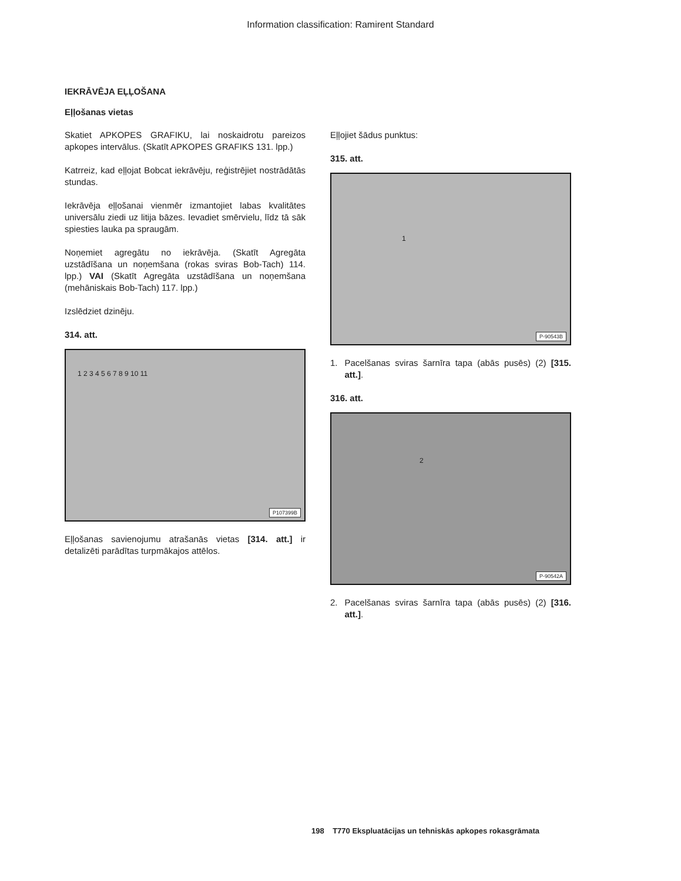Information classification: Ramirent Standard
IEKRĀVĒJA EĻĻOŠANA
Eļļošanas vietas
Skatiet APKOPES GRAFIKU, lai noskaidrotu pareizos apkopes intervālus. (Skatīt APKOPES GRAFIKS 131. lpp.)
Katrreiz, kad eļļojat Bobcat iekrāvēju, reģistrējiet nostrādātās stundas.
Iekrāvēja eļļošanai vienmēr izmantojiet labas kvalitātes universālu ziedi uz litija bāzes. Ievadiet smērvielu, līdz tā sāk spiesties lauka pa spraugām.
Noņemiet agregātu no iekrāvēja. (Skatīt Agregāta uzstādīšana un noņemšana (rokas sviras Bob-Tach) 114. lpp.) VAI (Skatīt Agregāta uzstādīšana un noņemšana (mehāniskais Bob-Tach) 117. lpp.)
Izslēdziet dzinēju.
314. att.
1 2 3 4 5 6 7 8 9 10 11
P107399B
Eļļošanas savienojumu atrašanās vietas [314. att.] ir detalizēti parādītas turpmākajos attēlos.
Eļļojiet šādus punktus:
315. att.
1
P-90543B
1. Pacelšanas sviras šarnīra tapa (abās pusēs) (2) [315. att.].
316. att.
2
P-90542A
2. Pacelšanas sviras šarnīra tapa (abās pusēs) (2) [316. att.].
198 T770 Ekspluatācijas un tehniskās apkopes rokasgrāmata